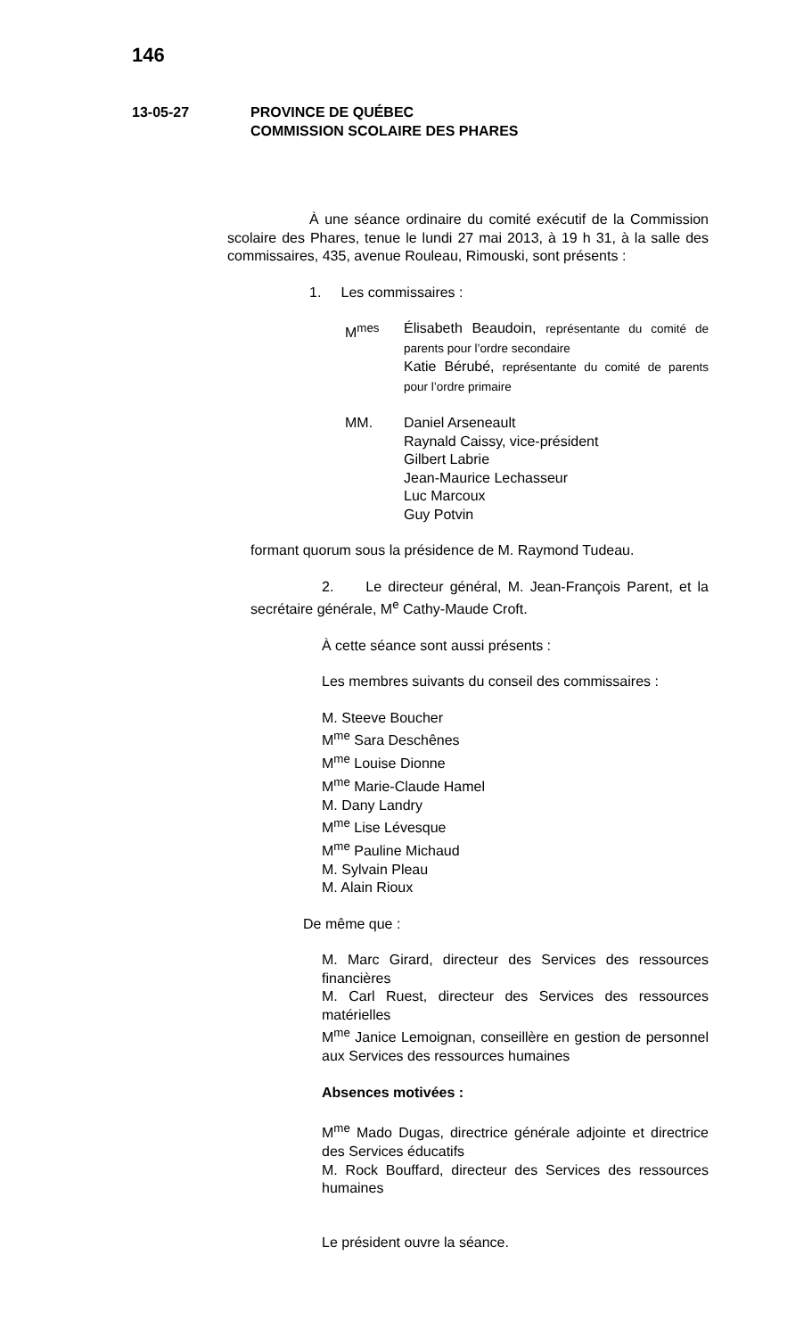146
13-05-27 PROVINCE DE QUÉBEC
COMMISSION SCOLAIRE DES PHARES
À une séance ordinaire du comité exécutif de la Commission scolaire des Phares, tenue le lundi 27 mai 2013, à 19 h 31, à la salle des commissaires, 435, avenue Rouleau, Rimouski, sont présents :
1. Les commissaires :
M<sup>mes</sup> Élisabeth Beaudoin, représentante du comité de parents pour l’ordre secondaire
Katie Bérubé, représentante du comité de parents pour l’ordre primaire
MM. Daniel Arseneault
Raynald Caissy, vice-président
Gilbert Labrie
Jean-Maurice Lechasseur
Luc Marcoux
Guy Potvin
formant quorum sous la présidence de M. Raymond Tudeau.
2. Le directeur général, M. Jean-François Parent, et la secrétaire générale, M<sup>e</sup> Cathy-Maude Croft.
À cette séance sont aussi présents :
Les membres suivants du conseil des commissaires :
M. Steeve Boucher
M<sup>me</sup> Sara Deschênes
M<sup>me</sup> Louise Dionne
M<sup>me</sup> Marie-Claude Hamel
M. Dany Landry
M<sup>me</sup> Lise Lévesque
M<sup>me</sup> Pauline Michaud
M. Sylvain Pleau
M. Alain Rioux
De même que :
M. Marc Girard, directeur des Services des ressources financières
M. Carl Ruest, directeur des Services des ressources matérielles
M<sup>me</sup> Janice Lemoignan, conseillère en gestion de personnel aux Services des ressources humaines
Absences motivées :
M<sup>me</sup> Mado Dugas, directrice générale adjointe et directrice des Services éducatifs
M. Rock Bouffard, directeur des Services des ressources humaines
Le président ouvre la séance.